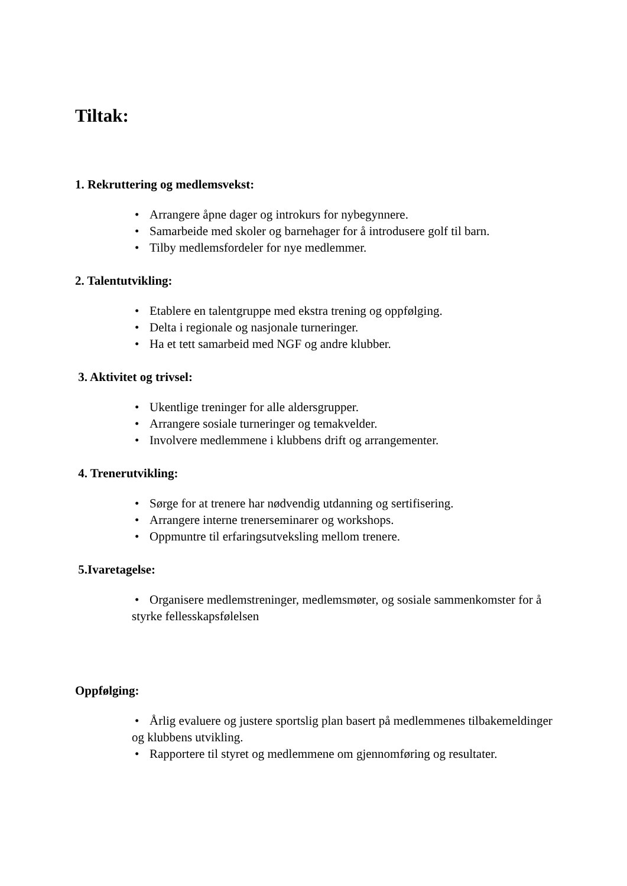Tiltak:
1. Rekruttering og medlemsvekst:
• Arrangere åpne dager og introkurs for nybegynnere.
• Samarbeide med skoler og barnehager for å introdusere golf til barn.
• Tilby medlemsfordeler for nye medlemmer.
2. Talentutvikling:
• Etablere en talentgruppe med ekstra trening og oppfølging.
• Delta i regionale og nasjonale turneringer.
• Ha et tett samarbeid med NGF og andre klubber.
3. Aktivitet og trivsel:
• Ukentlige treninger for alle aldersgrupper.
• Arrangere sosiale turneringer og temakvelder.
• Involvere medlemmene i klubbens drift og arrangementer.
4. Trenerutvikling:
• Sørge for at trenere har nødvendig utdanning og sertifisering.
• Arrangere interne trenerseminarer og workshops.
• Oppmuntre til erfaringsutveksling mellom trenere.
5.Ivaretagelse:
• Organisere medlemstreninger, medlemsmøter, og sosiale sammenkomster for å styrke fellesskapsfølelsen
Oppfølging:
• Årlig evaluere og justere sportslig plan basert på medlemmenes tilbakemeldinger og klubbens utvikling.
• Rapportere til styret og medlemmene om gjennomføring og resultater.